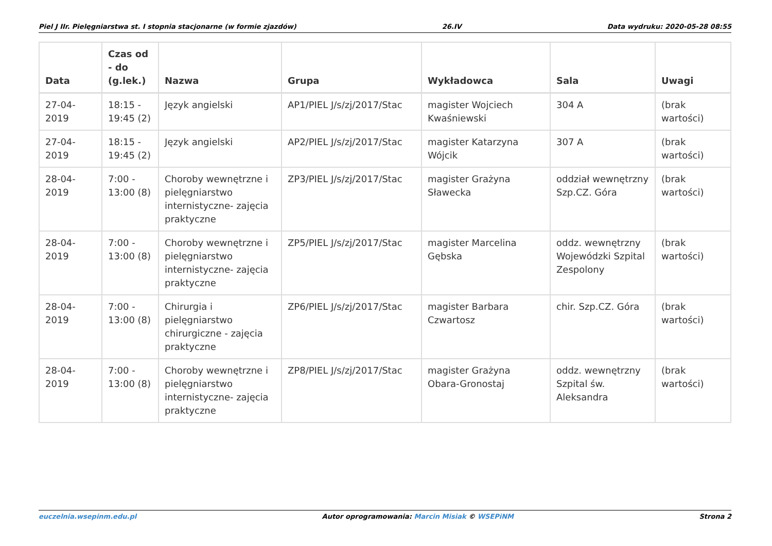Piel J IIr. Pielęgniarstwa st. I stopnia stacjonarne (w formie zjazdów) 26.IV Data wydruku: 2020-05-28 08:55
| Data | Czas od - do (g.lek.) | Nazwa | Grupa | Wykładowca | Sala | Uwagi |
| --- | --- | --- | --- | --- | --- | --- |
| 27-04-2019 | 18:15 - 19:45 (2) | Język angielski | AP1/PIEL J/s/zj/2017/Stac | magister Wojciech Kwaśniewski | 304 A | (brak wartości) |
| 27-04-2019 | 18:15 - 19:45 (2) | Język angielski | AP2/PIEL J/s/zj/2017/Stac | magister Katarzyna Wójcik | 307 A | (brak wartości) |
| 28-04-2019 | 7:00 - 13:00 (8) | Choroby wewnętrzne i pielęgniarstwo internistyczne- zajęcia praktyczne | ZP3/PIEL J/s/zj/2017/Stac | magister Grażyna Sławecka | oddział wewnętrzny Szp.CZ. Góra | (brak wartości) |
| 28-04-2019 | 7:00 - 13:00 (8) | Choroby wewnętrzne i pielęgniarstwo internistyczne- zajęcia praktyczne | ZP5/PIEL J/s/zj/2017/Stac | magister Marcelina Gębska | oddz. wewnętrzny Wojewódzki Szpital Zespolony | (brak wartości) |
| 28-04-2019 | 7:00 - 13:00 (8) | Chirurgia i pielęgniarstwo chirurgiczne - zajęcia praktyczne | ZP6/PIEL J/s/zj/2017/Stac | magister Barbara Czwartosz | chir. Szp.CZ. Góra | (brak wartości) |
| 28-04-2019 | 7:00 - 13:00 (8) | Choroby wewnętrzne i pielęgniarstwo internistyczne- zajęcia praktyczne | ZP8/PIEL J/s/zj/2017/Stac | magister Grażyna Obara-Gronostaj | oddz. wewnętrzny Szpital św. Aleksandra | (brak wartości) |
euczelnia.wsepinm.edu.pl Autor oprogramowania: Marcin Misiak © WSEPiNM Strona 2